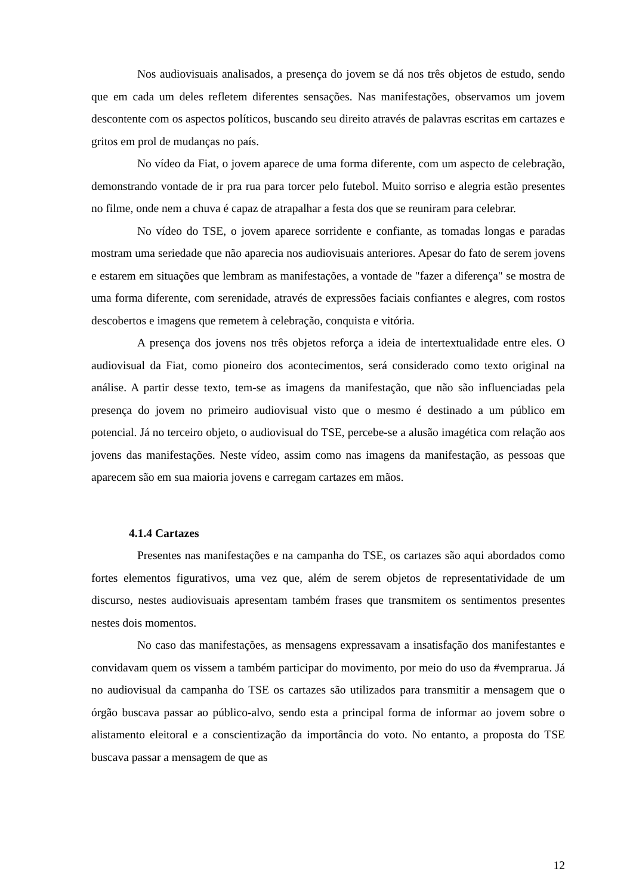Nos audiovisuais analisados, a presença do jovem se dá nos três objetos de estudo, sendo que em cada um deles refletem diferentes sensações. Nas manifestações, observamos um jovem descontente com os aspectos políticos, buscando seu direito através de palavras escritas em cartazes e gritos em prol de mudanças no país.
No vídeo da Fiat, o jovem aparece de uma forma diferente, com um aspecto de celebração, demonstrando vontade de ir pra rua para torcer pelo futebol. Muito sorriso e alegria estão presentes no filme, onde nem a chuva é capaz de atrapalhar a festa dos que se reuniram para celebrar.
No vídeo do TSE, o jovem aparece sorridente e confiante, as tomadas longas e paradas mostram uma seriedade que não aparecia nos audiovisuais anteriores. Apesar do fato de serem jovens e estarem em situações que lembram as manifestações, a vontade de "fazer a diferença" se mostra de uma forma diferente, com serenidade, através de expressões faciais confiantes e alegres, com rostos descobertos e imagens que remetem à celebração, conquista e vitória.
A presença dos jovens nos três objetos reforça a ideia de intertextualidade entre eles. O audiovisual da Fiat, como pioneiro dos acontecimentos, será considerado como texto original na análise. A partir desse texto, tem-se as imagens da manifestação, que não são influenciadas pela presença do jovem no primeiro audiovisual visto que o mesmo é destinado a um público em potencial. Já no terceiro objeto, o audiovisual do TSE, percebe-se a alusão imagética com relação aos jovens das manifestações. Neste vídeo, assim como nas imagens da manifestação, as pessoas que aparecem são em sua maioria jovens e carregam cartazes em mãos.
4.1.4 Cartazes
Presentes nas manifestações e na campanha do TSE, os cartazes são aqui abordados como fortes elementos figurativos, uma vez que, além de serem objetos de representatividade de um discurso, nestes audiovisuais apresentam também frases que transmitem os sentimentos presentes nestes dois momentos.
No caso das manifestações, as mensagens expressavam a insatisfação dos manifestantes e convidavam quem os vissem a também participar do movimento, por meio do uso da #vemprarua. Já no audiovisual da campanha do TSE os cartazes são utilizados para transmitir a mensagem que o órgão buscava passar ao público-alvo, sendo esta a principal forma de informar ao jovem sobre o alistamento eleitoral e a conscientização da importância do voto. No entanto, a proposta do TSE buscava passar a mensagem de que as
12